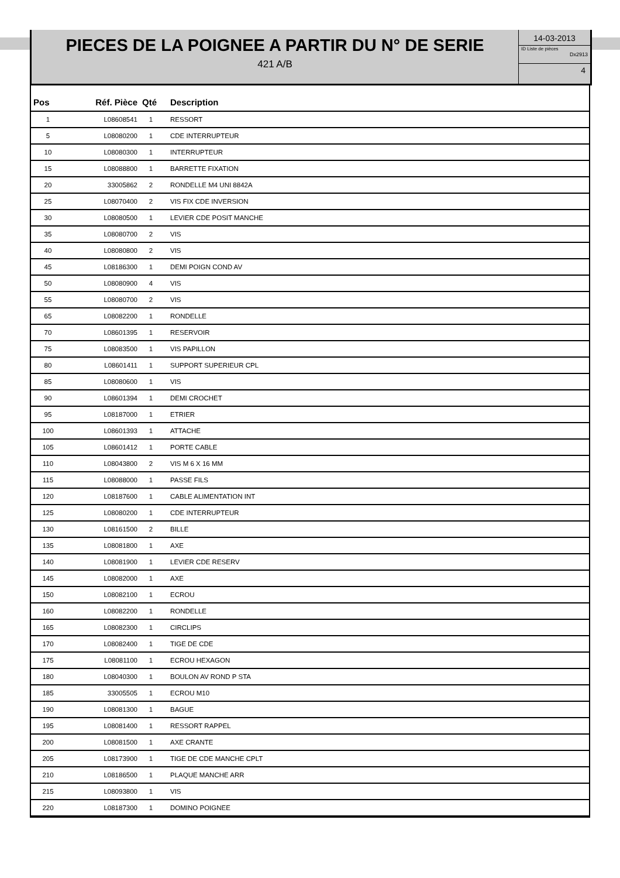PIECES DE LA POIGNEE A PARTIR DU N° DE SERIE
421 A/B
14-03-2013
ID Liste de pièces
Dx2913
4
| Pos | Réf. Pièce | Qté | Description |
| --- | --- | --- | --- |
| 1 | L08608541 | 1 | RESSORT |
| 5 | L08080200 | 1 | CDE INTERRUPTEUR |
| 10 | L08080300 | 1 | INTERRUPTEUR |
| 15 | L08088800 | 1 | BARRETTE FIXATION |
| 20 | 33005862 | 2 | RONDELLE M4 UNI 8842A |
| 25 | L08070400 | 2 | VIS FIX CDE INVERSION |
| 30 | L08080500 | 1 | LEVIER CDE POSIT MANCHE |
| 35 | L08080700 | 2 | VIS |
| 40 | L08080800 | 2 | VIS |
| 45 | L08186300 | 1 | DEMI POIGN COND AV |
| 50 | L08080900 | 4 | VIS |
| 55 | L08080700 | 2 | VIS |
| 65 | L08082200 | 1 | RONDELLE |
| 70 | L08601395 | 1 | RESERVOIR |
| 75 | L08083500 | 1 | VIS PAPILLON |
| 80 | L08601411 | 1 | SUPPORT SUPERIEUR CPL |
| 85 | L08080600 | 1 | VIS |
| 90 | L08601394 | 1 | DEMI CROCHET |
| 95 | L08187000 | 1 | ETRIER |
| 100 | L08601393 | 1 | ATTACHE |
| 105 | L08601412 | 1 | PORTE CABLE |
| 110 | L08043800 | 2 | VIS M 6 X 16 MM |
| 115 | L08088000 | 1 | PASSE FILS |
| 120 | L08187600 | 1 | CABLE ALIMENTATION INT |
| 125 | L08080200 | 1 | CDE INTERRUPTEUR |
| 130 | L08161500 | 2 | BILLE |
| 135 | L08081800 | 1 | AXE |
| 140 | L08081900 | 1 | LEVIER CDE RESERV |
| 145 | L08082000 | 1 | AXE |
| 150 | L08082100 | 1 | ECROU |
| 160 | L08082200 | 1 | RONDELLE |
| 165 | L08082300 | 1 | CIRCLIPS |
| 170 | L08082400 | 1 | TIGE DE CDE |
| 175 | L08081100 | 1 | ECROU HEXAGON |
| 180 | L08040300 | 1 | BOULON AV ROND P STA |
| 185 | 33005505 | 1 | ECROU M10 |
| 190 | L08081300 | 1 | BAGUE |
| 195 | L08081400 | 1 | RESSORT RAPPEL |
| 200 | L08081500 | 1 | AXE CRANTE |
| 205 | L08173900 | 1 | TIGE DE CDE MANCHE CPLT |
| 210 | L08186500 | 1 | PLAQUE MANCHE ARR |
| 215 | L08093800 | 1 | VIS |
| 220 | L08187300 | 1 | DOMINO POIGNEE |